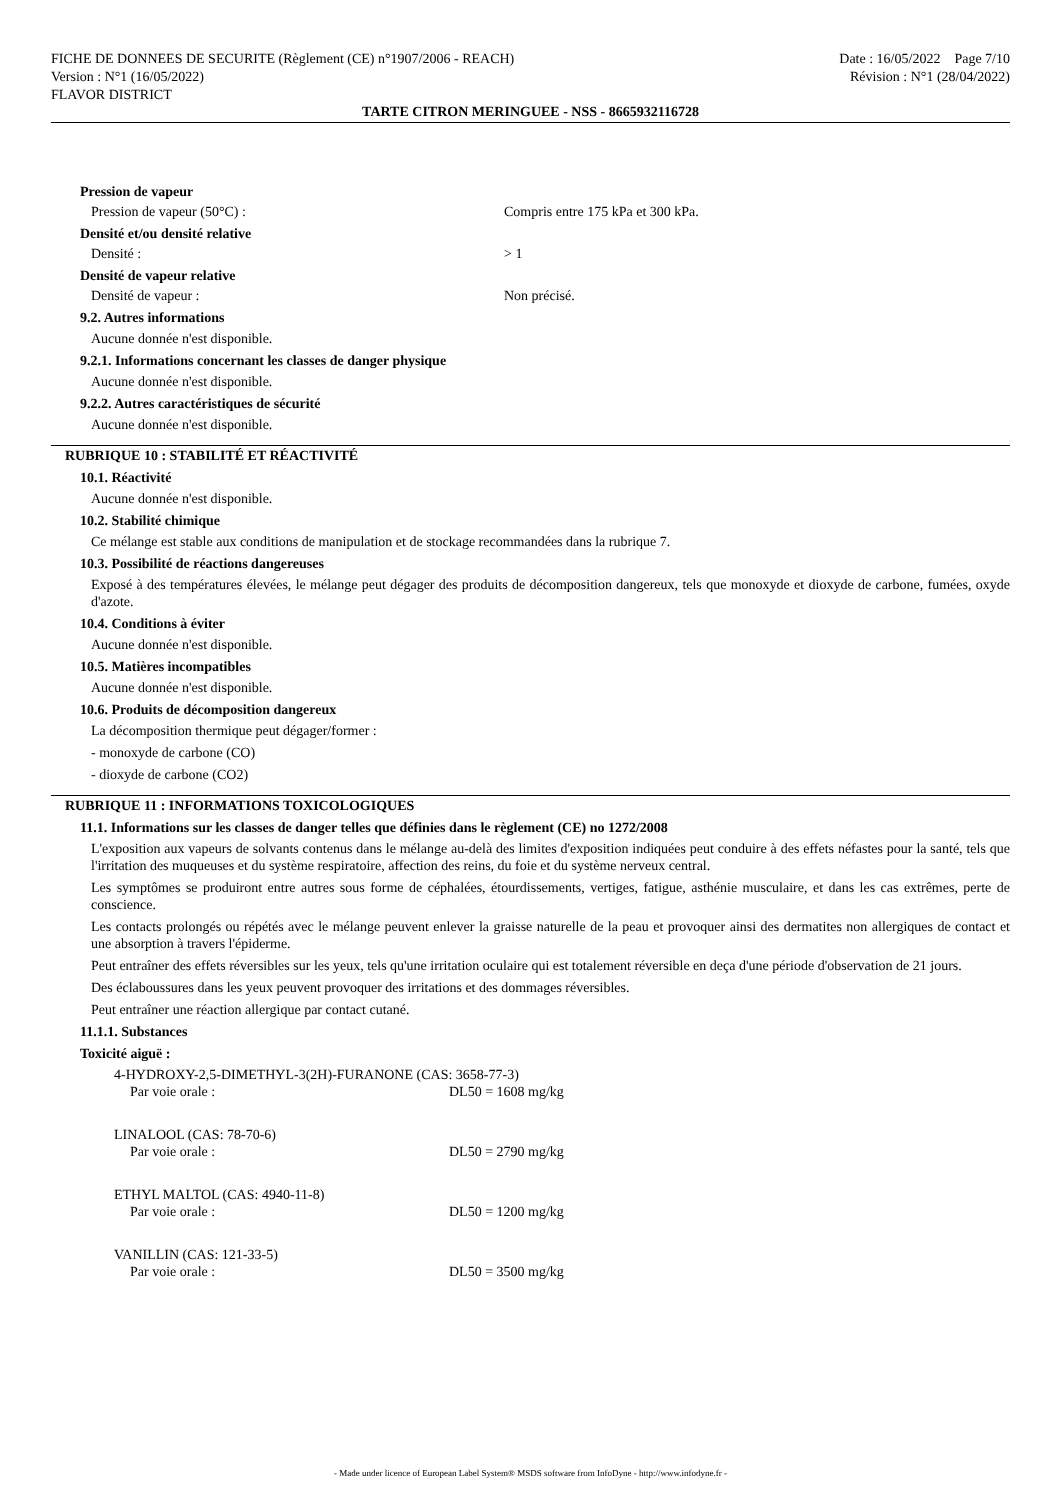FICHE DE DONNEES DE SECURITE (Règlement (CE) n°1907/2006 - REACH)
Version : N°1 (16/05/2022)
FLAVOR DISTRICT
Date : 16/05/2022 Page 7/10
Révision : N°1 (28/04/2022)
TARTE CITRON MERINGUEE - NSS - 8665932116728
Pression de vapeur
Pression de vapeur (50°C) : Compris entre 175 kPa et 300 kPa.
Densité et/ou densité relative
Densité : > 1
Densité de vapeur relative
Densité de vapeur : Non précisé.
9.2. Autres informations
Aucune donnée n'est disponible.
9.2.1. Informations concernant les classes de danger physique
Aucune donnée n'est disponible.
9.2.2. Autres caractéristiques de sécurité
Aucune donnée n'est disponible.
RUBRIQUE 10 : STABILITÉ ET RÉACTIVITÉ
10.1. Réactivité
Aucune donnée n'est disponible.
10.2. Stabilité chimique
Ce mélange est stable aux conditions de manipulation et de stockage recommandées dans la rubrique 7.
10.3. Possibilité de réactions dangereuses
Exposé à des températures élevées, le mélange peut dégager des produits de décomposition dangereux, tels que monoxyde et dioxyde de carbone, fumées, oxyde d'azote.
10.4. Conditions à éviter
Aucune donnée n'est disponible.
10.5. Matières incompatibles
Aucune donnée n'est disponible.
10.6. Produits de décomposition dangereux
La décomposition thermique peut dégager/former :
- monoxyde de carbone (CO)
- dioxyde de carbone (CO2)
RUBRIQUE 11 : INFORMATIONS TOXICOLOGIQUES
11.1. Informations sur les classes de danger telles que définies dans le règlement (CE) no 1272/2008
L'exposition aux vapeurs de solvants contenus dans le mélange au-delà des limites d'exposition indiquées peut conduire à des effets néfastes pour la santé, tels que l'irritation des muqueuses et du système respiratoire, affection des reins, du foie et du système nerveux central.
Les symptômes se produiront entre autres sous forme de céphalées, étourdissements, vertiges, fatigue, asthénie musculaire, et dans les cas extrêmes, perte de conscience.
Les contacts prolongés ou répétés avec le mélange peuvent enlever la graisse naturelle de la peau et provoquer ainsi des dermatites non allergiques de contact et une absorption à travers l'épiderme.
Peut entraîner des effets réversibles sur les yeux, tels qu'une irritation oculaire qui est totalement réversible en deça d'une période d'observation de 21 jours.
Des éclaboussures dans les yeux peuvent provoquer des irritations et des dommages réversibles.
Peut entraîner une réaction allergique par contact cutané.
11.1.1. Substances
Toxicité aiguë :
4-HYDROXY-2,5-DIMETHYL-3(2H)-FURANONE (CAS: 3658-77-3)
Par voie orale : DL50 = 1608 mg/kg
LINALOOL (CAS: 78-70-6)
Par voie orale : DL50 = 2790 mg/kg
ETHYL MALTOL (CAS: 4940-11-8)
Par voie orale : DL50 = 1200 mg/kg
VANILLIN (CAS: 121-33-5)
Par voie orale : DL50 = 3500 mg/kg
- Made under licence of European Label System® MSDS software from InfoDyne - http://www.infodyne.fr -